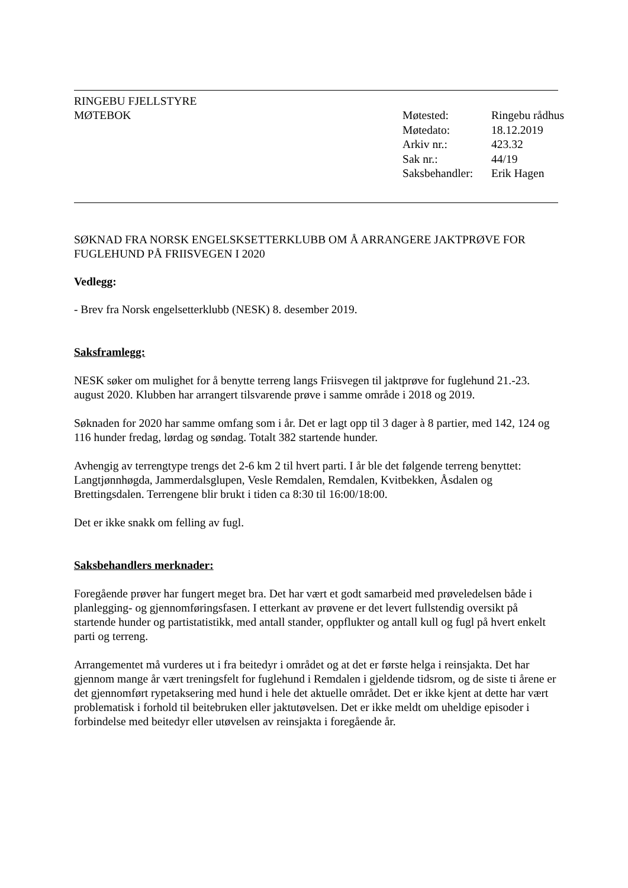RINGEBU FJELLSTYRE
MØTEBOK
| Møtested: | Ringebu rådhus |
| Møtedato: | 18.12.2019 |
| Arkiv nr.: | 423.32 |
| Sak nr.: | 44/19 |
| Saksbehandler: | Erik Hagen |
SØKNAD FRA NORSK ENGELSKSETTERKLUBB OM Å ARRANGERE JAKTPRØVE FOR FUGLEHUND PÅ FRIISVEGEN I 2020
Vedlegg:
- Brev fra Norsk engelsetterklubb (NESK) 8. desember 2019.
Saksframlegg:
NESK søker om mulighet for å benytte terreng langs Friisvegen til jaktprøve for fuglehund 21.-23. august 2020. Klubben har arrangert tilsvarende prøve i samme område i 2018 og 2019.
Søknaden for 2020 har samme omfang som i år. Det er lagt opp til 3 dager à 8 partier, med 142, 124 og 116 hunder fredag, lørdag og søndag. Totalt 382 startende hunder.
Avhengig av terrengtype trengs det 2-6 km 2 til hvert parti. I år ble det følgende terreng benyttet: Langtjønnhøgda, Jammerdalsglupen, Vesle Remdalen, Remdalen, Kvitbekken, Åsdalen og Brettingsdalen. Terrengene blir brukt i tiden ca 8:30 til 16:00/18:00.
Det er ikke snakk om felling av fugl.
Saksbehandlers merknader:
Foregående prøver har fungert meget bra. Det har vært et godt samarbeid med prøveledelsen både i planlegging- og gjennomføringsfasen. I etterkant av prøvene er det levert fullstendig oversikt på startende hunder og partistatistikk, med antall stander, oppflukter og antall kull og fugl på hvert enkelt parti og terreng.
Arrangementet må vurderes ut i fra beitedyr i området og at det er første helga i reinsjakta. Det har gjennom mange år vært treningsfelt for fuglehund i Remdalen i gjeldende tidsrom, og de siste ti årene er det gjennomført rypetaksering med hund i hele det aktuelle området. Det er ikke kjent at dette har vært problematisk i forhold til beitebruken eller jaktutøvelsen. Det er ikke meldt om uheldige episoder i forbindelse med beitedyr eller utøvelsen av reinsjakta i foregående år.